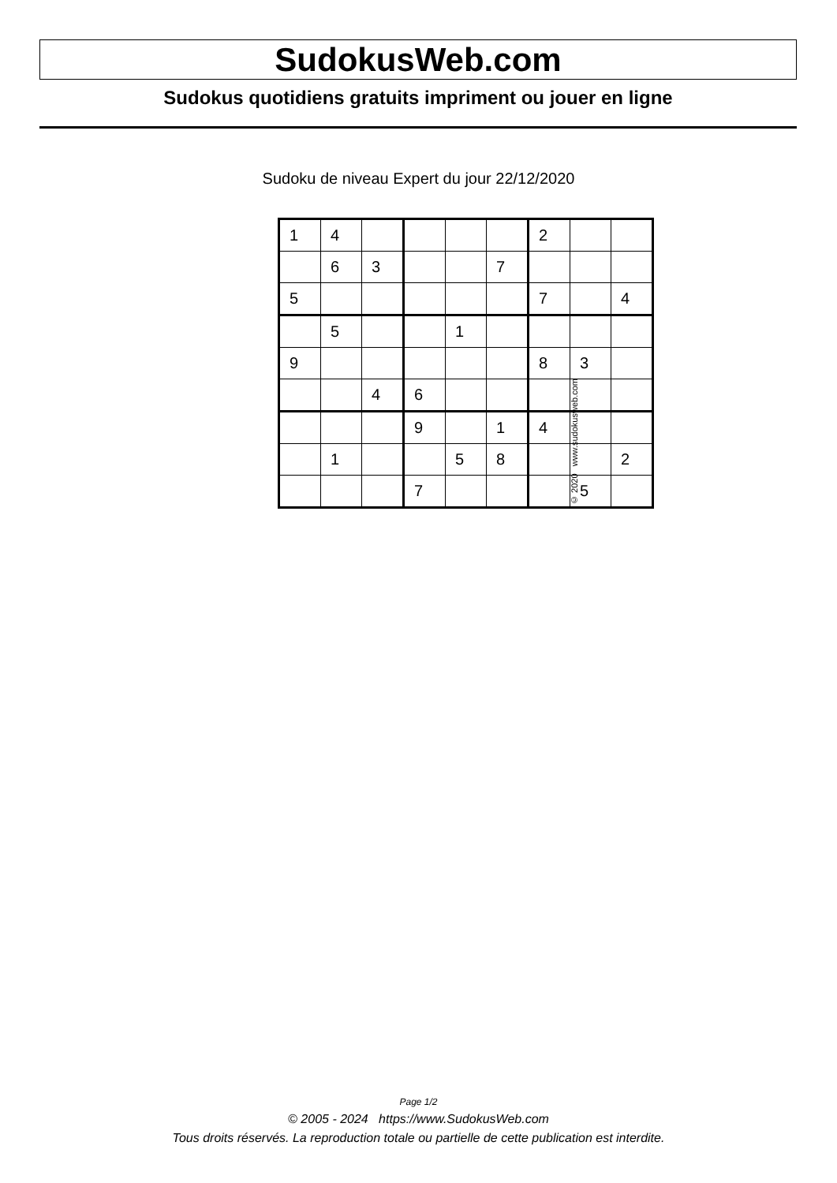SudokusWeb.com
Sudokus quotidiens gratuits impriment ou jouer en ligne
Sudoku de niveau Expert du jour 22/12/2020
| 1 | 4 | | | | | 2 | | |
| | 6 | 3 | | | 7 | | | |
| 5 | | | | | | 7 | | 4 |
| | 5 | | | 1 | | | | |
| 9 | | | | | | 8 | 3 | |
| | | 4 | 6 | | | | | |
| | | | 9 | | 1 | 4 | | |
| | 1 | | | 5 | 8 | | | 2 |
| | | | 7 | | | | 5 | |
© 2020 www.sudokusweb.com
Page 1/2
© 2005 - 2024 https://www.SudokusWeb.com
Tous droits réservés. La reproduction totale ou partielle de cette publication est interdite.